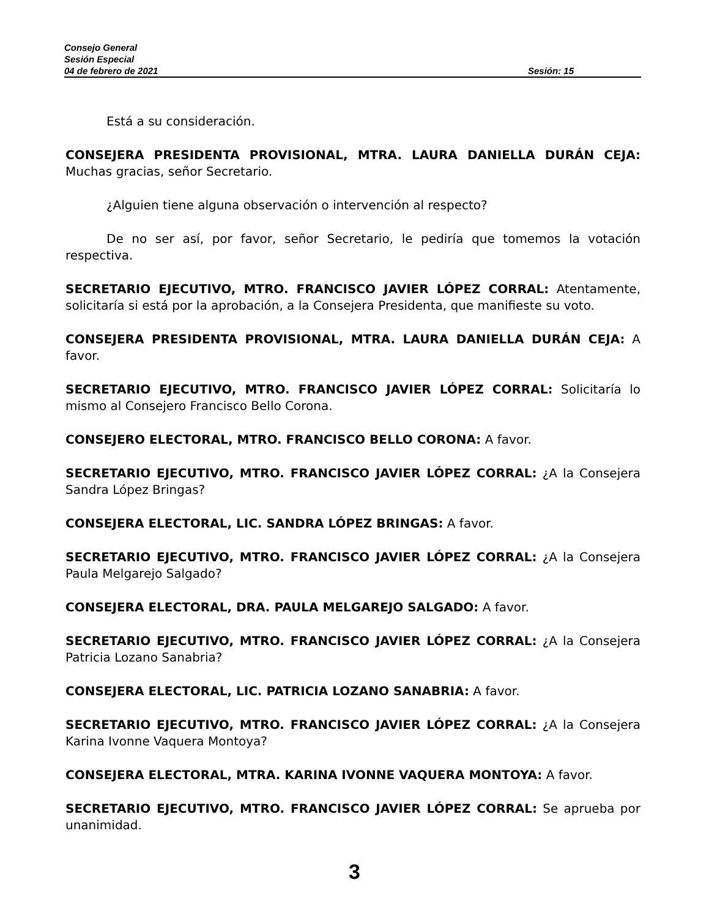Consejo General
Sesión Especial
04 de febrero de 2021 Sesión: 15
Está a su consideración.
CONSEJERA PRESIDENTA PROVISIONAL, MTRA. LAURA DANIELLA DURÁN CEJA: Muchas gracias, señor Secretario.
¿Alguien tiene alguna observación o intervención al respecto?
De no ser así, por favor, señor Secretario, le pediría que tomemos la votación respectiva.
SECRETARIO EJECUTIVO, MTRO. FRANCISCO JAVIER LÓPEZ CORRAL: Atentamente, solicitaría si está por la aprobación, a la Consejera Presidenta, que manifieste su voto.
CONSEJERA PRESIDENTA PROVISIONAL, MTRA. LAURA DANIELLA DURÁN CEJA: A favor.
SECRETARIO EJECUTIVO, MTRO. FRANCISCO JAVIER LÓPEZ CORRAL: Solicitaría lo mismo al Consejero Francisco Bello Corona.
CONSEJERO ELECTORAL, MTRO. FRANCISCO BELLO CORONA: A favor.
SECRETARIO EJECUTIVO, MTRO. FRANCISCO JAVIER LÓPEZ CORRAL: ¿A la Consejera Sandra López Bringas?
CONSEJERA ELECTORAL, LIC. SANDRA LÓPEZ BRINGAS: A favor.
SECRETARIO EJECUTIVO, MTRO. FRANCISCO JAVIER LÓPEZ CORRAL: ¿A la Consejera Paula Melgarejo Salgado?
CONSEJERA ELECTORAL, DRA. PAULA MELGAREJO SALGADO: A favor.
SECRETARIO EJECUTIVO, MTRO. FRANCISCO JAVIER LÓPEZ CORRAL: ¿A la Consejera Patricia Lozano Sanabria?
CONSEJERA ELECTORAL, LIC. PATRICIA LOZANO SANABRIA: A favor.
SECRETARIO EJECUTIVO, MTRO. FRANCISCO JAVIER LÓPEZ CORRAL: ¿A la Consejera Karina Ivonne Vaquera Montoya?
CONSEJERA ELECTORAL, MTRA. KARINA IVONNE VAQUERA MONTOYA: A favor.
SECRETARIO EJECUTIVO, MTRO. FRANCISCO JAVIER LÓPEZ CORRAL: Se aprueba por unanimidad.
3